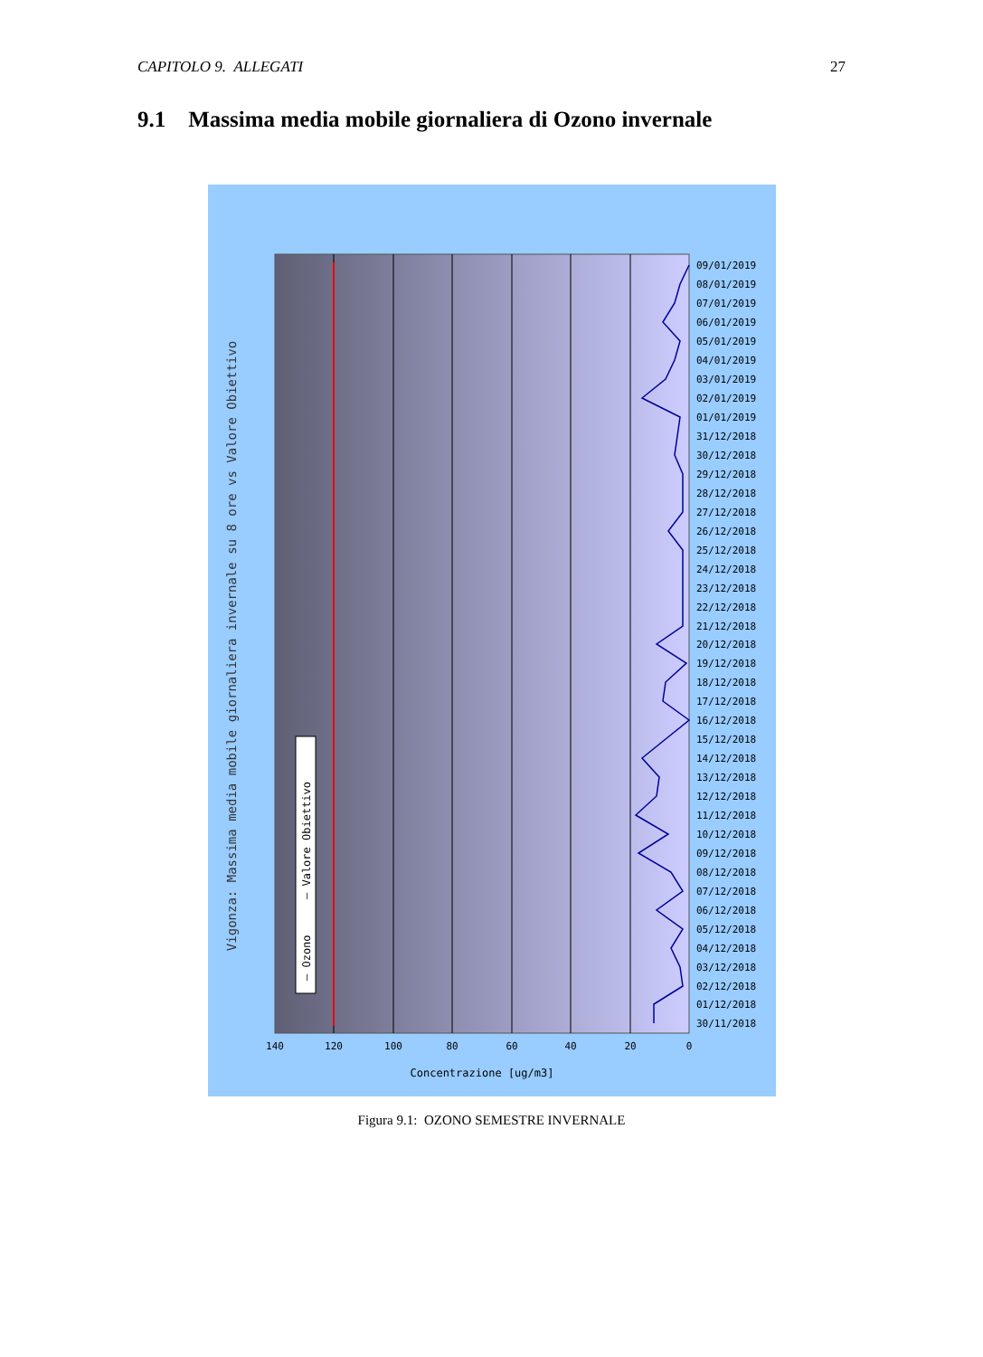CAPITOLO 9. ALLEGATI 27
9.1 Massima media mobile giornaliera di Ozono invernale
09/01/2019
08/01/2019
07/01/2019
06/01/2019
05/01/2019
04/01/2019
03/01/2019
02/01/2019
01/01/2019
31/12/2018
30/12/2018
29/12/2018
28/12/2018
27/12/2018
26/12/2018
25/12/2018
24/12/2018
23/12/2018
22/12/2018
21/12/2018
20/12/2018
19/12/2018
18/12/2018
17/12/2018
16/12/2018
15/12/2018
14/12/2018
13/12/2018
12/12/2018
11/12/2018
10/12/2018
09/12/2018
08/12/2018
07/12/2018
06/12/2018
05/12/2018
04/12/2018
03/12/2018
02/12/2018
01/12/2018
30/11/2018
140
120
100
80
60
40
20
0
Concentrazione [ug/m3]
Vigonza: Massima media mobile giornaliera invernale su 8 ore vs Valore Obiettivo
— Ozono
— Valore Obiettivo
Figura 9.1: OZONO SEMESTRE INVERNALE